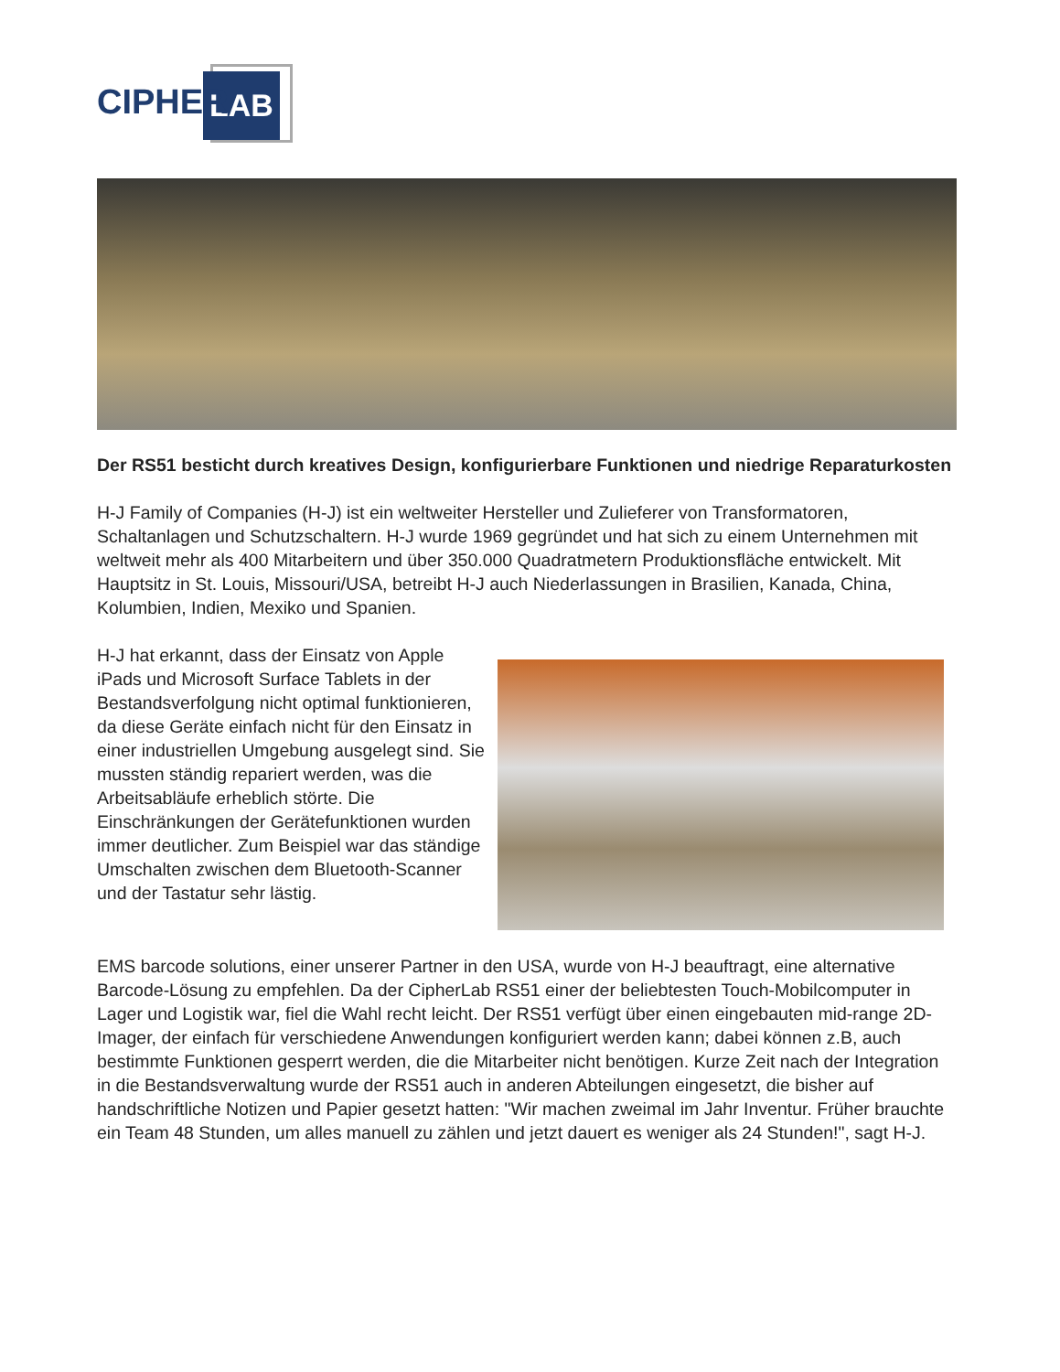LAB
CIPHER
Der RS51 besticht durch kreatives Design, konfigurierbare Funktionen und niedrige Reparaturkosten
H-J Family of Companies (H-J) ist ein weltweiter Hersteller und Zulieferer von Transformatoren, Schaltanlagen und Schutzschaltern. H-J wurde 1969 gegründet und hat sich zu einem Unternehmen mit weltweit mehr als 400 Mitarbeitern und über 350.000 Quadratmetern Produktionsfläche entwickelt. Mit Hauptsitz in St. Louis, Missouri/USA, betreibt H-J auch Niederlassungen in Brasilien, Kanada, China, Kolumbien, Indien, Mexiko und Spanien.
H-J hat erkannt, dass der Einsatz von Apple iPads und Microsoft Surface Tablets in der Bestandsverfolgung nicht optimal funktionieren, da diese Geräte einfach nicht für den Einsatz in einer industriellen Umgebung ausgelegt sind. Sie mussten ständig repariert werden, was die Arbeitsabläufe erheblich störte. Die Einschränkungen der Gerätefunktionen wurden immer deutlicher. Zum Beispiel war das ständige Umschalten zwischen dem Bluetooth-Scanner und der Tastatur sehr lästig.
EMS barcode solutions, einer unserer Partner in den USA, wurde von H-J beauftragt, eine alternative Barcode-Lösung zu empfehlen. Da der CipherLab RS51 einer der beliebtesten Touch-Mobilcomputer in Lager und Logistik war, fiel die Wahl recht leicht. Der RS51 verfügt über einen eingebauten mid-range 2D-Imager, der einfach für verschiedene Anwendungen konfiguriert werden kann; dabei können z.B, auch bestimmte Funktionen gesperrt werden, die die Mitarbeiter nicht benötigen. Kurze Zeit nach der Integration in die Bestandsverwaltung wurde der RS51 auch in anderen Abteilungen eingesetzt, die bisher auf handschriftliche Notizen und Papier gesetzt hatten: "Wir machen zweimal im Jahr Inventur. Früher brauchte ein Team 48 Stunden, um alles manuell zu zählen und jetzt dauert es weniger als 24 Stunden!", sagt H-J.